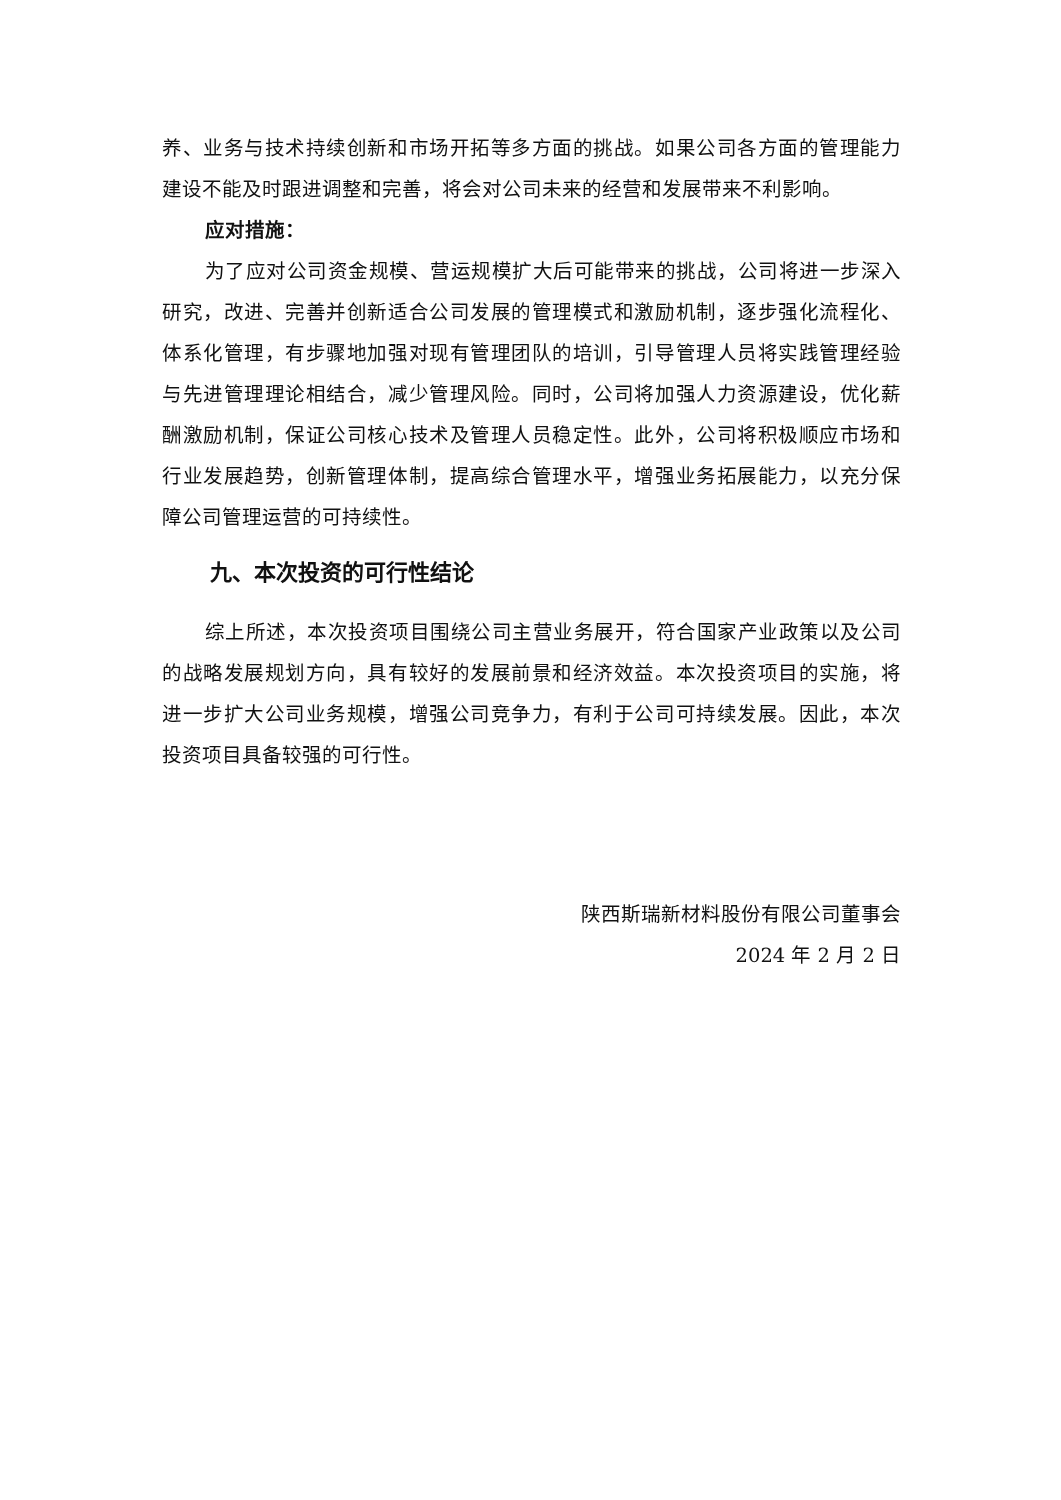养、业务与技术持续创新和市场开拓等多方面的挑战。如果公司各方面的管理能力建设不能及时跟进调整和完善，将会对公司未来的经营和发展带来不利影响。
应对措施：
为了应对公司资金规模、营运规模扩大后可能带来的挑战，公司将进一步深入研究，改进、完善并创新适合公司发展的管理模式和激励机制，逐步强化流程化、体系化管理，有步骤地加强对现有管理团队的培训，引导管理人员将实践管理经验与先进管理理论相结合，减少管理风险。同时，公司将加强人力资源建设，优化薪酬激励机制，保证公司核心技术及管理人员稳定性。此外，公司将积极顺应市场和行业发展趋势，创新管理体制，提高综合管理水平，增强业务拓展能力，以充分保障公司管理运营的可持续性。
九、本次投资的可行性结论
综上所述，本次投资项目围绕公司主营业务展开，符合国家产业政策以及公司的战略发展规划方向，具有较好的发展前景和经济效益。本次投资项目的实施，将进一步扩大公司业务规模，增强公司竞争力，有利于公司可持续发展。因此，本次投资项目具备较强的可行性。
陕西斯瑞新材料股份有限公司董事会
2024 年 2 月 2 日